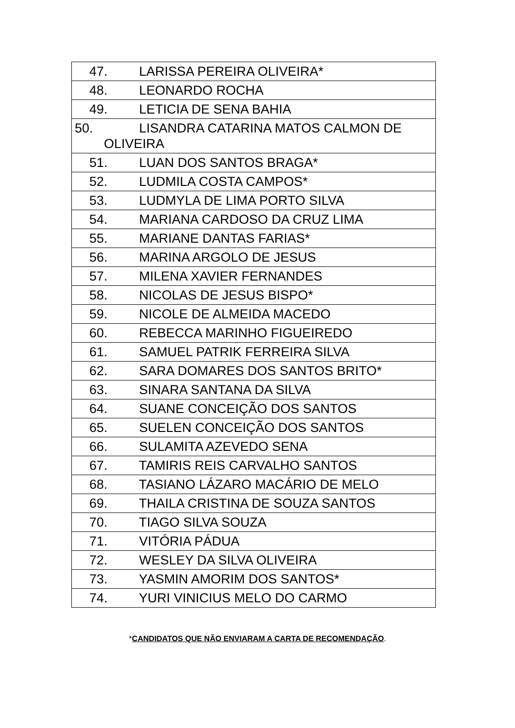| 47. LARISSA PEREIRA OLIVEIRA* |
| 48. LEONARDO ROCHA |
| 49. LETICIA DE SENA BAHIA |
| 50. LISANDRA CATARINA MATOS CALMON DE OLIVEIRA |
| 51. LUAN DOS SANTOS BRAGA* |
| 52. LUDMILA COSTA CAMPOS* |
| 53. LUDMYLA DE LIMA PORTO SILVA |
| 54. MARIANA CARDOSO DA CRUZ LIMA |
| 55. MARIANE DANTAS FARIAS* |
| 56. MARINA ARGOLO DE JESUS |
| 57. MILENA XAVIER FERNANDES |
| 58. NICOLAS DE JESUS BISPO* |
| 59. NICOLE DE ALMEIDA MACEDO |
| 60. REBECCA MARINHO FIGUEIREDO |
| 61. SAMUEL PATRIK FERREIRA SILVA |
| 62. SARA DOMARES DOS SANTOS BRITO* |
| 63. SINARA SANTANA DA SILVA |
| 64. SUANE CONCEIÇÃO DOS SANTOS |
| 65. SUELEN CONCEIÇÃO DOS SANTOS |
| 66. SULAMITA AZEVEDO SENA |
| 67. TAMIRIS REIS CARVALHO SANTOS |
| 68. TASIANO LÁZARO MACÁRIO DE MELO |
| 69. THAILA CRISTINA DE SOUZA SANTOS |
| 70. TIAGO SILVA SOUZA |
| 71. VITÓRIA PÁDUA |
| 72. WESLEY DA SILVA OLIVEIRA |
| 73. YASMIN AMORIM DOS SANTOS* |
| 74. YURI VINICIUS MELO DO CARMO |
*CANDIDATOS QUE NÃO ENVIARAM A CARTA DE RECOMENDAÇÃO.